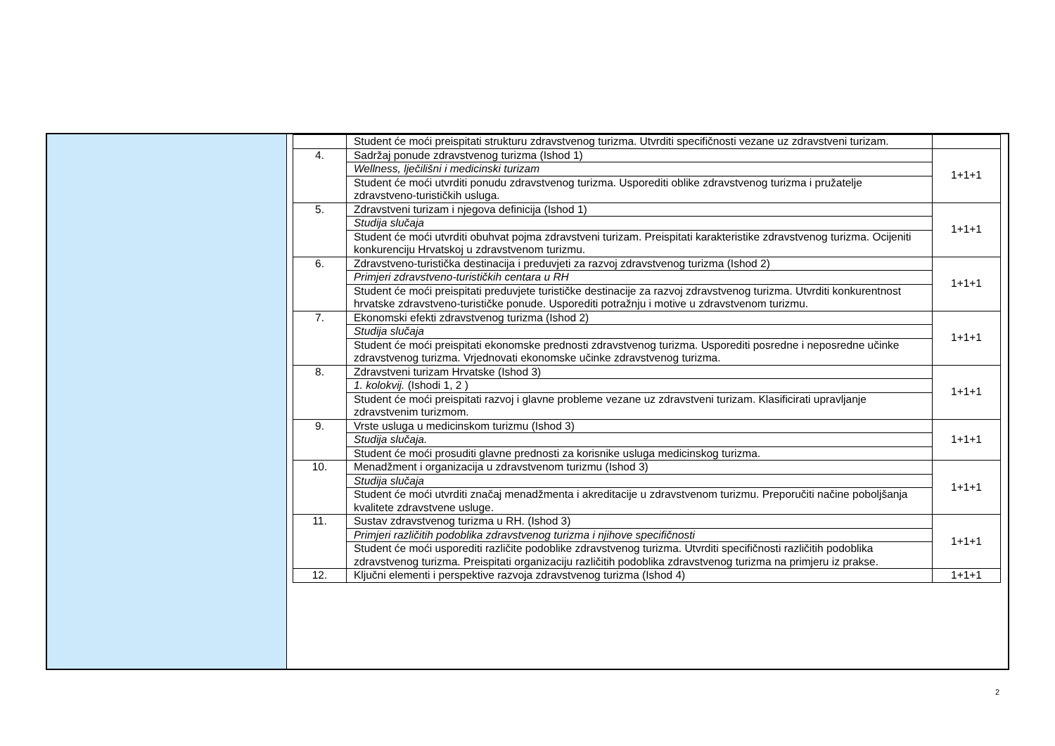| | Student će moći preispitati strukturu zdravstvenog turizma. Utvrditi specifičnosti vezane uz zdravstveni turizam. | |
| 4. | Sadržaj ponude zdravstvenog turizma (Ishod 1) | 1+1+1 |
| | Wellness, lječilišni i medicinski turizam | |
| | Student će moći utvrditi ponudu zdravstvenog turizma. Usporediti oblike zdravstvenog turizma i pružatelje zdravstveno-turističkih usluga. | |
| 5. | Zdravstveni turizam i njegova definicija (Ishod 1) | 1+1+1 |
| | Studija slučaja | |
| | Student će moći utvrditi obuhvat pojma zdravstveni turizam. Preispitati karakteristike zdravstvenog turizma. Ocijeniti konkurenciju Hrvatskoj u zdravstvenom turizmu. | |
| 6. | Zdravstveno-turistička destinacija i preduvjeti za razvoj zdravstvenog turizma (Ishod 2) | 1+1+1 |
| | Primjeri zdravstveno-turističkih centara u RH | |
| | Student će moći preispitati preduvjete turističke destinacije za razvoj zdravstvenog turizma. Utvrditi konkurentnost hrvatske zdravstveno-turističke ponude. Usporediti potražnju i motive u zdravstvenom turizmu. | |
| 7. | Ekonomski efekti zdravstvenog turizma (Ishod 2) | 1+1+1 |
| | Studija slučaja | |
| | Student će moći preispitati ekonomske prednosti zdravstvenog turizma. Usporediti posredne i neposredne učinke zdravstvenog turizma. Vrjednovati ekonomske učinke zdravstvenog turizma. | |
| 8. | Zdravstveni turizam Hrvatske (Ishod 3) | 1+1+1 |
| | 1. kolokvij. (Ishodi 1, 2 ) | |
| | Student će moći preispitati razvoj i glavne probleme vezane uz zdravstveni turizam. Klasificirati upravljanje zdravstvenim turizmom. | |
| 9. | Vrste usluga u medicinskom turizmu (Ishod 3) | 1+1+1 |
| | Studija slučaja. | |
| | Student će moći prosuditi glavne prednosti za korisnike usluga medicinskog turizma. | |
| 10. | Menadžment i organizacija u zdravstvenom turizmu (Ishod 3) | 1+1+1 |
| | Studija slučaja | |
| | Student će moći utvrditi značaj menadžmenta i akreditacije u zdravstvenom turizmu. Preporučiti načine poboljšanja kvalitete zdravstvene usluge. | |
| 11. | Sustav zdravstvenog turizma u RH. (Ishod 3) | 1+1+1 |
| | Primjeri različitih podoblika zdravstvenog turizma i njihove specifičnosti | |
| | Student će moći usporediti različite podoblike zdravstvenog turizma. Utvrditi specifičnosti različitih podoblika zdravstvenog turizma. Preispitati organizaciju različitih podoblika zdravstvenog turizma na primjeru iz prakse. | |
| 12. | Ključni elementi i perspektive razvoja zdravstvenog turizma (Ishod 4) | 1+1+1 |
2